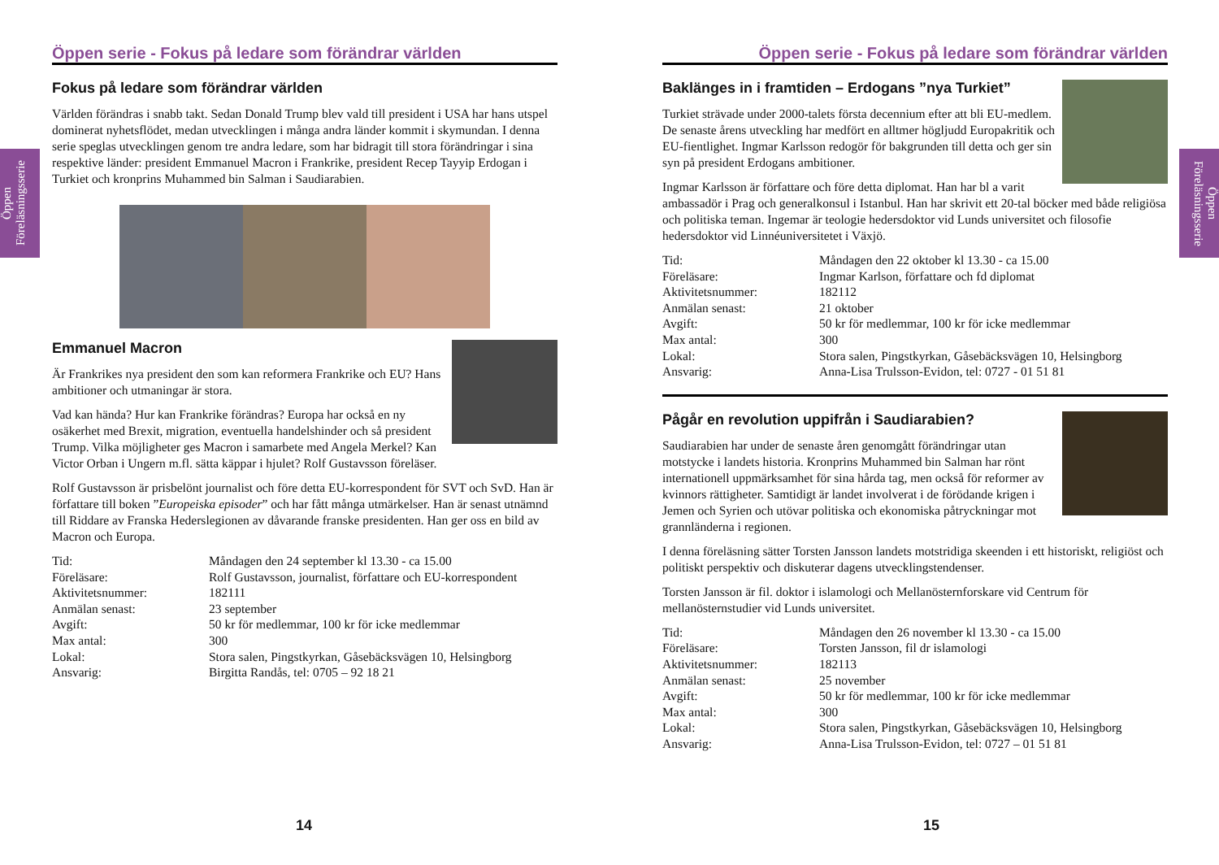Öppen Föreläsningsserie
Öppen Föreläsningsserie
Öppen serie - Fokus på ledare som förändrar världen
Fokus på ledare som förändrar världen
Världen förändras i snabb takt. Sedan Donald Trump blev vald till president i USA har hans utspel dominerat nyhetsflödet, medan utvecklingen i många andra länder kommit i skymundan. I denna serie speglas utvecklingen genom tre andra ledare, som har bidragit till stora förändringar i sina respektive länder: president Emmanuel Macron i Frankrike, president Recep Tayyip Erdogan i Turkiet och kronprins Muhammed bin Salman i Saudiarabien.
Emmanuel Macron
Är Frankrikes nya president den som kan reformera Frankrike och EU? Hans ambitioner och utmaningar är stora.
Vad kan hända? Hur kan Frankrike förändras? Europa har också en ny osäkerhet med Brexit, migration, eventuella handelshinder och så president Trump. Vilka möjligheter ges Macron i samarbete med Angela Merkel? Kan Victor Orban i Ungern m.fl. sätta käppar i hjulet? Rolf Gustavsson föreläser.
Rolf Gustavsson är prisbelönt journalist och före detta EU-korrespondent för SVT och SvD. Han är författare till boken ”Europeiska episoder” och har fått många utmärkelser. Han är senast utnämnd till Riddare av Franska Hederslegionen av dåvarande franske presidenten. Han ger oss en bild av Macron och Europa.
| Tid: | Måndagen den 24 september kl 13.30 - ca 15.00 |
| Föreläsare: | Rolf Gustavsson, journalist, författare och EU-korrespondent |
| Aktivitetsnummer: | 182111 |
| Anmälan senast: | 23 september |
| Avgift: | 50 kr för medlemmar, 100 kr för icke medlemmar |
| Max antal: | 300 |
| Lokal: | Stora salen, Pingstkyrkan, Gåsebäcksvägen 10, Helsingborg |
| Ansvarig: | Birgitta Randås, tel: 0705 – 92 18 21 |
14
Öppen serie - Fokus på ledare som förändrar världen
Baklänges in i framtiden – Erdogans ”nya Turkiet”
Turkiet strävade under 2000-talets första decennium efter att bli EU-medlem. De senaste årens utveckling har medfört en alltmer högljudd Europakritik och EU-fientlighet. Ingmar Karlsson redogör för bakgrunden till detta och ger sin syn på president Erdogans ambitioner.
Ingmar Karlsson är författare och före detta diplomat. Han har bl a varit ambassadör i Prag och generalkonsul i Istanbul. Han har skrivit ett 20-tal böcker med både religiösa och politiska teman. Ingemar är teologie hedersdoktor vid Lunds universitet och filosofie hedersdoktor vid Linnéuniversitetet i Växjö.
| Tid: | Måndagen den 22 oktober kl 13.30 - ca 15.00 |
| Föreläsare: | Ingmar Karlson, författare och fd diplomat |
| Aktivitetsnummer: | 182112 |
| Anmälan senast: | 21 oktober |
| Avgift: | 50 kr för medlemmar, 100 kr för icke medlemmar |
| Max antal: | 300 |
| Lokal: | Stora salen, Pingstkyrkan, Gåsebäcksvägen 10, Helsingborg |
| Ansvarig: | Anna-Lisa Trulsson-Evidon, tel: 0727 - 01 51 81 |
Pågår en revolution uppifrån i Saudiarabien?
Saudiarabien har under de senaste åren genomgått förändringar utan motstycke i landets historia. Kronprins Muhammed bin Salman har rönt internationell uppmärksamhet för sina hårda tag, men också för reformer av kvinnors rättigheter. Samtidigt är landet involverat i de förödande krigen i Jemen och Syrien och utövar politiska och ekonomiska påtryckningar mot grannländerna i regionen.
I denna föreläsning sätter Torsten Jansson landets motstridiga skeenden i ett historiskt, religiöst och politiskt perspektiv och diskuterar dagens utvecklingstendenser.
Torsten Jansson är fil. doktor i islamologi och Mellanösternforskare vid Centrum för mellanösternstudier vid Lunds universitet.
| Tid: | Måndagen den 26 november kl 13.30 - ca 15.00 |
| Föreläsare: | Torsten Jansson, fil dr islamologi |
| Aktivitetsnummer: | 182113 |
| Anmälan senast: | 25 november |
| Avgift: | 50 kr för medlemmar, 100 kr för icke medlemmar |
| Max antal: | 300 |
| Lokal: | Stora salen, Pingstkyrkan, Gåsebäcksvägen 10, Helsingborg |
| Ansvarig: | Anna-Lisa Trulsson-Evidon, tel: 0727 – 01 51 81 |
15